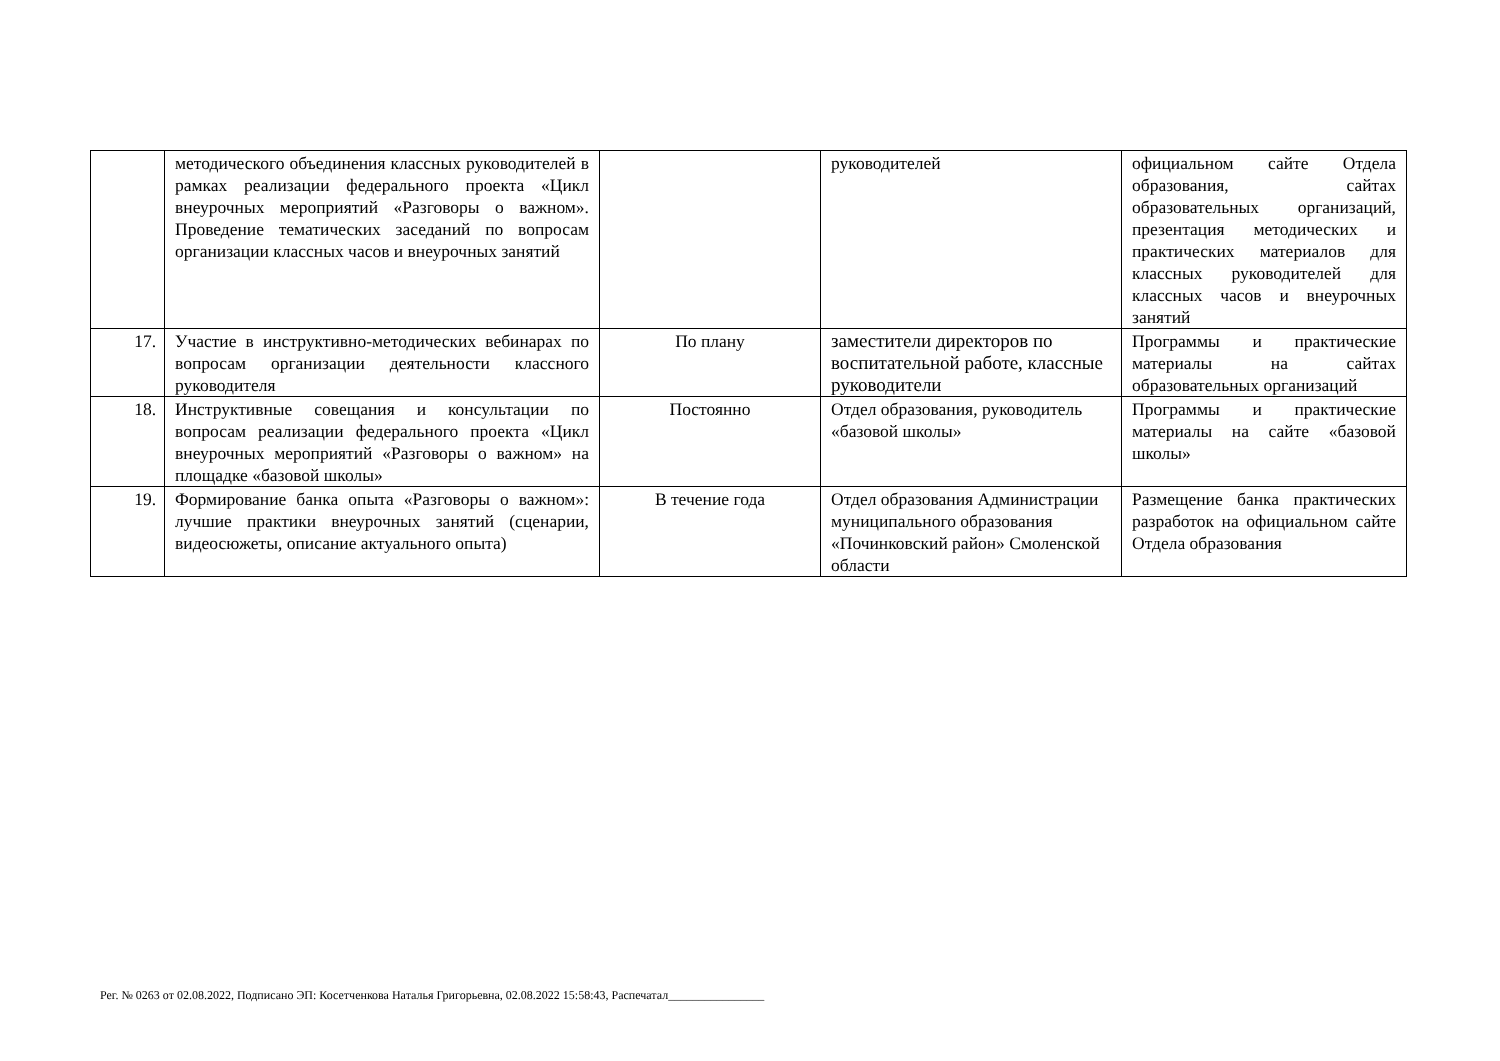| | методического объединения классных руководителей в рамках реализации федерального проекта «Цикл внеурочных мероприятий «Разговоры о важном». Проведение тематических заседаний по вопросам организации классных часов и внеурочных занятий | | руководителей | официальном сайте Отдела образования, сайтах образовательных организаций, презентация методических и практических материалов для классных руководителей для классных часов и внеурочных занятий |
| 17. | Участие в инструктивно-методических вебинарах по вопросам организации деятельности классного руководителя | По плану | заместители директоров по воспитательной работе, классные руководители | Программы и практические материалы на сайтах образовательных организаций |
| 18. | Инструктивные совещания и консультации по вопросам реализации федерального проекта «Цикл внеурочных мероприятий «Разговоры о важном» на площадке «базовой школы» | Постоянно | Отдел образования, руководитель «базовой школы» | Программы и практические материалы на сайте «базовой школы» |
| 19. | Формирование банка опыта «Разговоры о важном»: лучшие практики внеурочных занятий (сценарии, видеосюжеты, описание актуального опыта) | В течение года | Отдел образования Администрации муниципального образования «Починковский район» Смоленской области | Размещение банка практических разработок на официальном сайте Отдела образования |
Рег. № 0263 от 02.08.2022, Подписано ЭП: Косетченкова Наталья Григорьевна, 02.08.2022 15:58:43, Распечатал________________